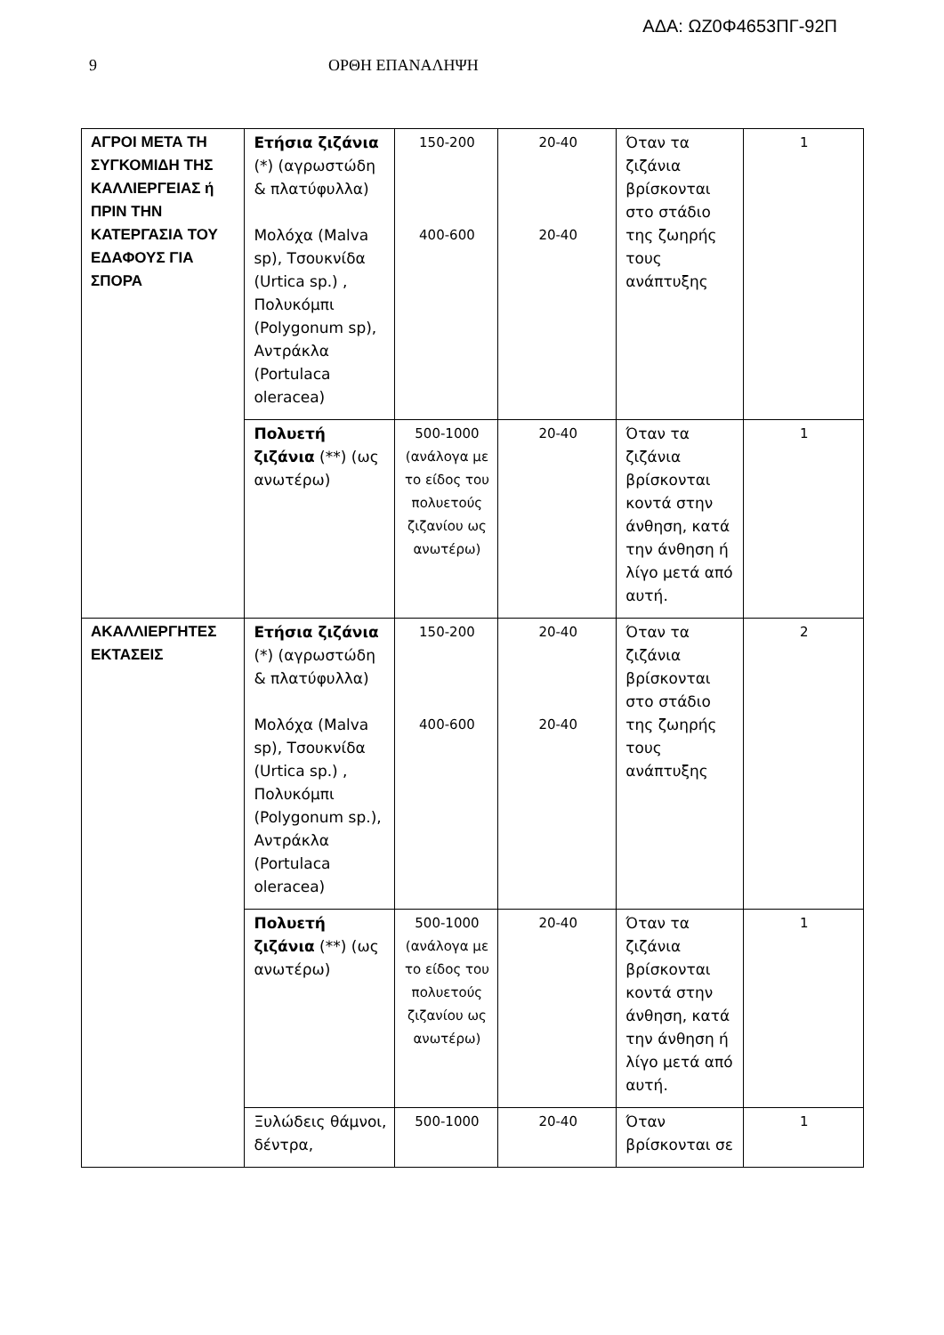ΑΔΑ: ΩΖ0Φ4653ΠΓ-92Π
9 ΟΡΘΗ ΕΠΑΝΑΛΗΨΗ
| ΑΓΡΟΙ ΜΕΤΑ ΤΗ ΣΥΓΚΟΜΙΔΗ ΤΗΣ ΚΑΛΛΙΕΡΓΕΙΑΣ ή ΠΡΙΝ ΤΗΝ ΚΑΤΕΡΓΑΣΙΑ ΤΟΥ ΕΔΑΦΟΥΣ ΓΙΑ ΣΠΟΡΑ | Ετήσια ζιζάνια (*) (αγρωστώδη & πλατύφυλλα) Μολόχα (Malva sp), Τσουκνίδα (Urtica sp.) , Πολυκόμπι (Polygonum sp), Αντράκλα (Portulaca oleracea) | 150-200 400-600 | 20-40 20-40 | Όταν τα ζιζάνια βρίσκονται στο στάδιο της ζωηρής τους ανάπτυξης | 1 |
| | Πολυετή ζιζάνια (**) (ως ανωτέρω) | 500-1000 (ανάλογα με το είδος του πολυετούς ζιζανίου ως ανωτέρω) | 20-40 | Όταν τα ζιζάνια βρίσκονται κοντά στην άνθηση, κατά την άνθηση ή λίγο μετά από αυτή. | 1 |
| ΑΚΑΛΛΙΕΡΓΗΤΕΣ ΕΚΤΑΣΕΙΣ | Ετήσια ζιζάνια (*) (αγρωστώδη & πλατύφυλλα) Μολόχα (Malva sp), Τσουκνίδα (Urtica sp.) , Πολυκόμπι (Polygonum sp.), Αντράκλα (Portulaca oleracea) | 150-200 400-600 | 20-40 20-40 | Όταν τα ζιζάνια βρίσκονται στο στάδιο της ζωηρής τους ανάπτυξης | 2 |
| | Πολυετή ζιζάνια (**) (ως ανωτέρω) | 500-1000 (ανάλογα με το είδος του πολυετούς ζιζανίου ως ανωτέρω) | 20-40 | Όταν τα ζιζάνια βρίσκονται κοντά στην άνθηση, κατά την άνθηση ή λίγο μετά από αυτή. | 1 |
| | Ξυλώδεις θάμνοι, δέντρα, | 500-1000 | 20-40 | Όταν βρίσκονται σε | 1 |